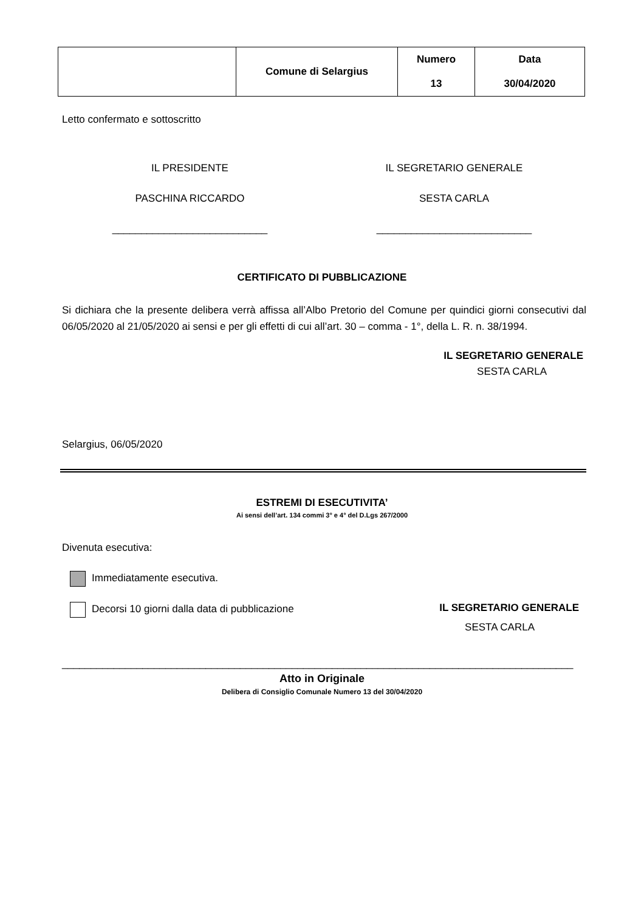| | Comune di Selargius | Numero 13 | Data 30/04/2020 |
Letto confermato e sottoscritto
IL PRESIDENTE IL SEGRETARIO GENERALE
PASCHINA RICCARDO SESTA CARLA
___________________________ ___________________________
CERTIFICATO DI PUBBLICAZIONE
Si dichiara che la presente delibera verrà affissa all’Albo Pretorio del Comune per quindici giorni consecutivi dal 06/05/2020 al 21/05/2020 ai sensi e per gli effetti di cui all’art. 30 – comma - 1°, della L. R. n. 38/1994.
IL SEGRETARIO GENERALE
SESTA CARLA
Selargius, 06/05/2020
ESTREMI DI ESECUTIVITA’
Ai sensi dell’art. 134 commi 3° e 4° del D.Lgs 267/2000
Divenuta esecutiva:
Immediatamente esecutiva.
Decorsi 10 giorni dalla data di pubblicazione
IL SEGRETARIO GENERALE
SESTA CARLA
_________________________________________________________________________________________
Atto in Originale
Delibera di Consiglio Comunale Numero 13 del 30/04/2020